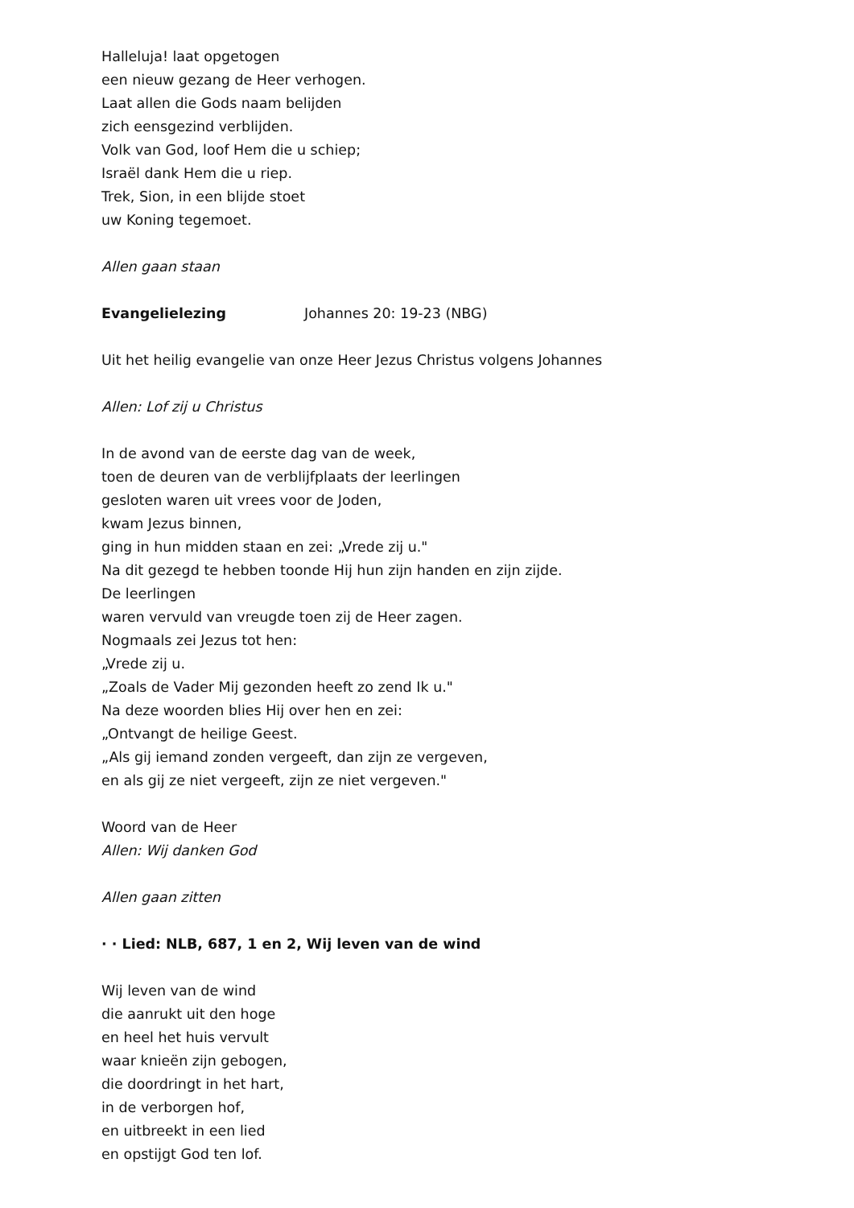Halleluja! laat opgetogen
een nieuw gezang de Heer verhogen.
Laat allen die Gods naam belijden
zich eensgezind verblijden.
Volk van God, loof Hem die u schiep;
Israël dank Hem die u riep.
Trek, Sion, in een blijde stoet
uw Koning tegemoet.
Allen gaan staan
Evangelielezing Johannes 20: 19-23 (NBG)
Uit het heilig evangelie van onze Heer Jezus Christus volgens Johannes
Allen: Lof zij u Christus
In de avond van de eerste dag van de week,
toen de deuren van de verblijfplaats der leerlingen
gesloten waren uit vrees voor de Joden,
kwam Jezus binnen,
ging in hun midden staan en zei: „Vrede zij u."
Na dit gezegd te hebben toonde Hij hun zijn handen en zijn zijde.
De leerlingen
waren vervuld van vreugde toen zij de Heer zagen.
Nogmaals zei Jezus tot hen:
„Vrede zij u.
„Zoals de Vader Mij gezonden heeft zo zend Ik u."
Na deze woorden blies Hij over hen en zei:
„Ontvangt de heilige Geest.
„Als gij iemand zonden vergeeft, dan zijn ze vergeven,
en als gij ze niet vergeeft, zijn ze niet vergeven."
Woord van de Heer
Allen: Wij danken God
Allen gaan zitten
· · Lied: NLB, 687, 1 en 2, Wij leven van de wind
Wij leven van de wind
die aanrukt uit den hoge
en heel het huis vervult
waar knieën zijn gebogen,
die doordringt in het hart,
in de verborgen hof,
en uitbreekt in een lied
en opstijgt God ten lof.